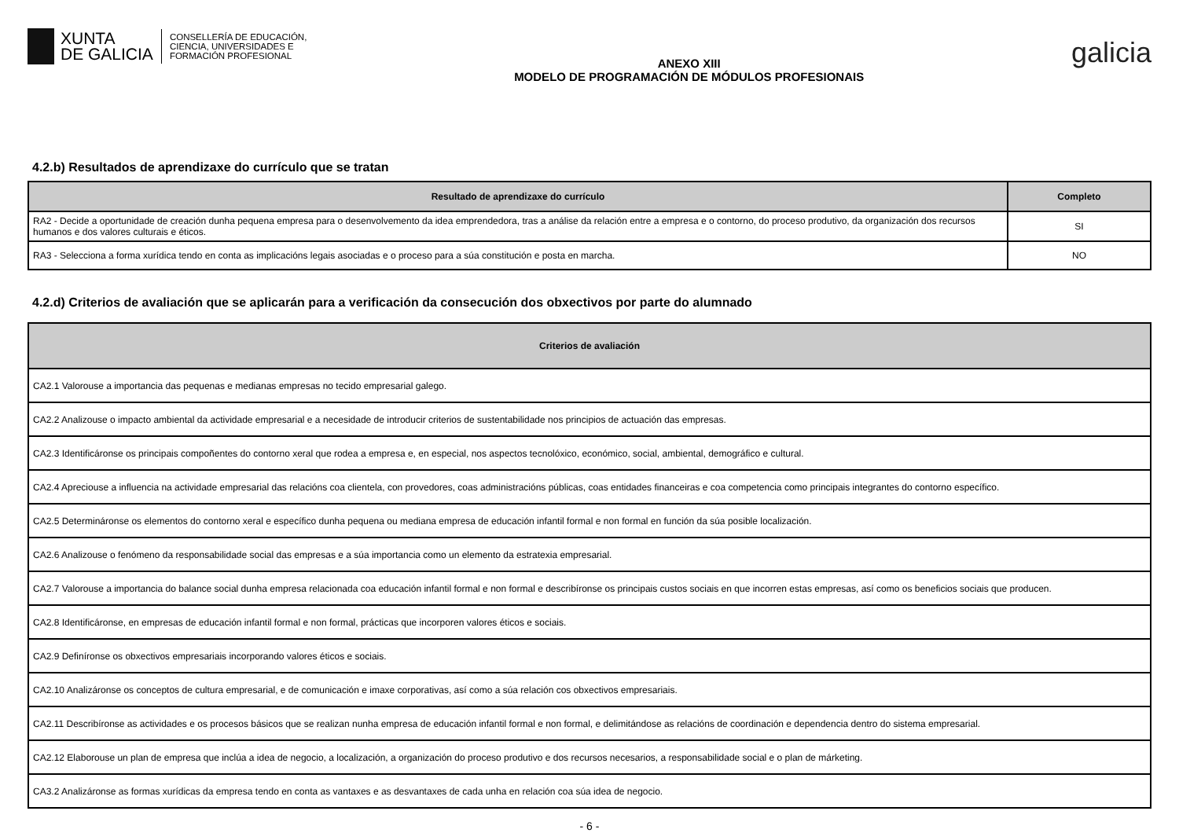XUNTA
DE GALICIA
CONSELLERÍA DE EDUCACIÓN,
CIENCIA, UNIVERSIDADES E
FORMACIÓN PROFESIONAL
ANEXO XIII
MODELO DE PROGRAMACIÓN DE MÓDULOS PROFESIONAIS
galicia
4.2.b) Resultados de aprendizaxe do currículo que se tratan
| Resultado de aprendizaxe do currículo | Completo |
| --- | --- |
| RA2 - Decide a oportunidade de creación dunha pequena empresa para o desenvolvemento da idea emprendedora, tras a análise da relación entre a empresa e o contorno, do proceso produtivo, da organización dos recursos humanos e dos valores culturais e éticos. | SI |
| RA3 - Selecciona a forma xurídica tendo en conta as implicacións legais asociadas e o proceso para a súa constitución e posta en marcha. | NO |
4.2.d) Criterios de avaliación que se aplicarán para a verificación da consecución dos obxectivos por parte do alumnado
| Criterios de avaliación |
| --- |
| CA2.1 Valorouse a importancia das pequenas e medianas empresas no tecido empresarial galego. |
| CA2.2 Analizouse o impacto ambiental da actividade empresarial e a necesidade de introducir criterios de sustentabilidade nos principios de actuación das empresas. |
| CA2.3 Identificáronse os principais compoñentes do contorno xeral que rodea a empresa e, en especial, nos aspectos tecnolóxico, económico, social, ambiental, demográfico e cultural. |
| CA2.4 Apreciouse a influencia na actividade empresarial das relacións coa clientela, con provedores, coas administracións públicas, coas entidades financeiras e coa competencia como principais integrantes do contorno específico. |
| CA2.5 Determináronse os elementos do contorno xeral e específico dunha pequena ou mediana empresa de educación infantil formal e non formal en función da súa posible localización. |
| CA2.6 Analizouse o fenómeno da responsabilidade social das empresas e a súa importancia como un elemento da estratexia empresarial. |
| CA2.7 Valorouse a importancia do balance social dunha empresa relacionada coa educación infantil formal e non formal e describíronse os principais custos sociais en que incorren estas empresas, así como os beneficios sociais que producen. |
| CA2.8 Identificáronse, en empresas de educación infantil formal e non formal, prácticas que incorporen valores éticos e sociais. |
| CA2.9 Definíronse os obxectivos empresariais incorporando valores éticos e sociais. |
| CA2.10 Analizáronse os conceptos de cultura empresarial, e de comunicación e imaxe corporativas, así como a súa relación cos obxectivos empresariais. |
| CA2.11 Describíronse as actividades e os procesos básicos que se realizan nunha empresa de educación infantil formal e non formal, e delimitándose as relacións de coordinación e dependencia dentro do sistema empresarial. |
| CA2.12 Elaborouse un plan de empresa que inclúa a idea de negocio, a localización, a organización do proceso produtivo e dos recursos necesarios, a responsabilidade social e o plan de márketing. |
| CA3.2 Analizáronse as formas xurídicas da empresa tendo en conta as vantaxes e as desvantaxes de cada unha en relación coa súa idea de negocio. |
- 6 -